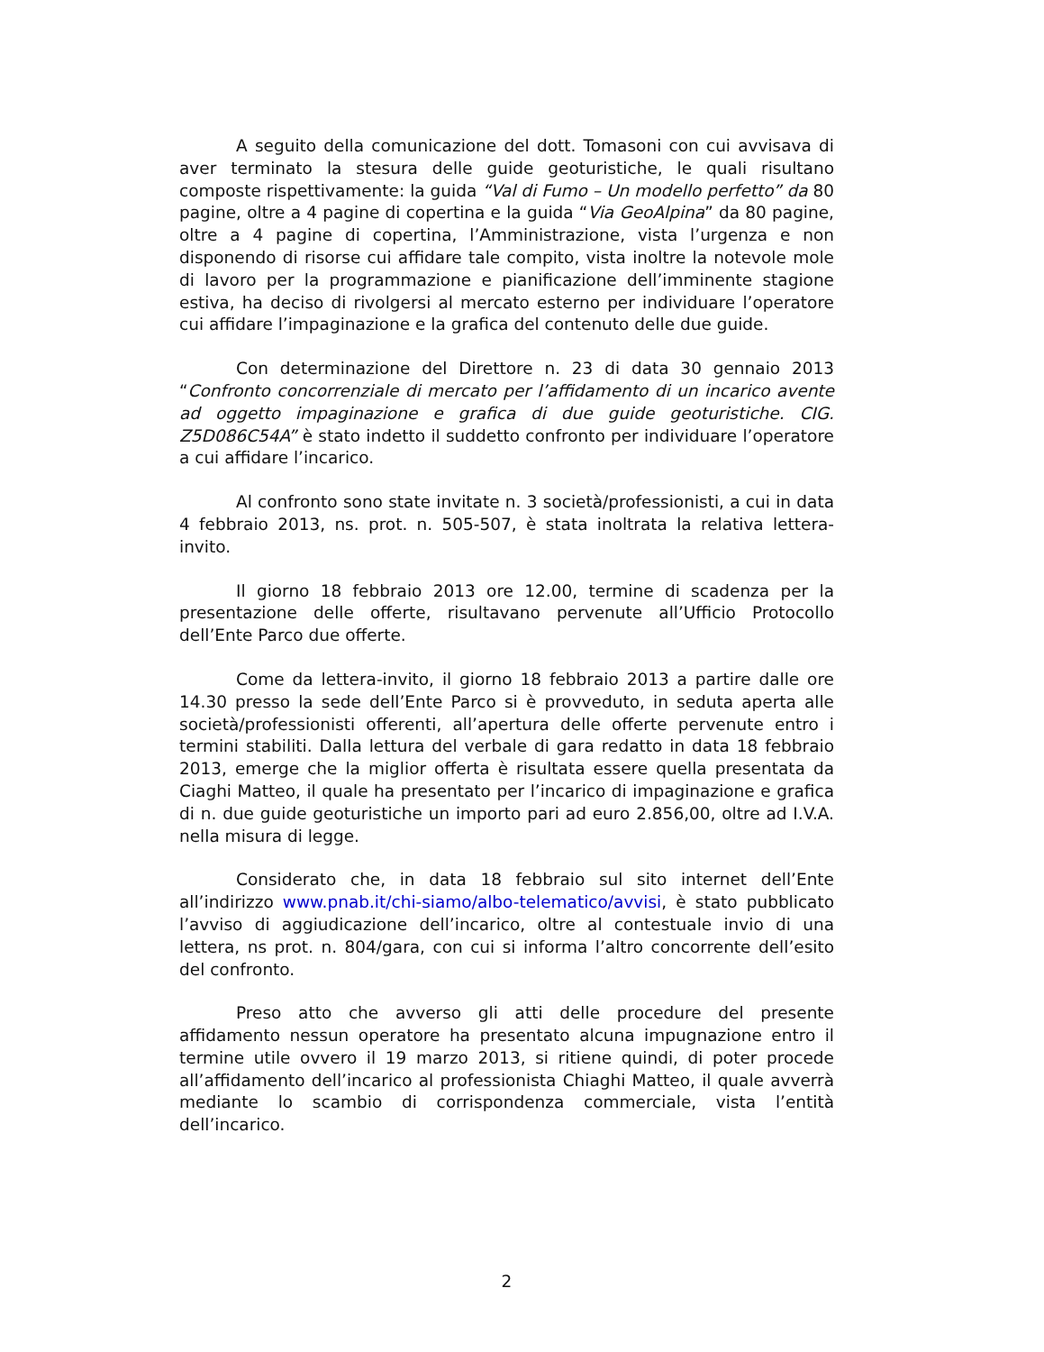A seguito della comunicazione del dott. Tomasoni con cui avvisava di aver terminato la stesura delle guide geoturistiche, le quali risultano composte rispettivamente: la guida “Val di Fumo – Un modello perfetto” da 80 pagine, oltre a 4 pagine di copertina e la guida “Via GeoAlpina” da 80 pagine, oltre a 4 pagine di copertina, l’Amministrazione, vista l’urgenza e non disponendo di risorse cui affidare tale compito, vista inoltre la notevole mole di lavoro per la programmazione e pianificazione dell’imminente stagione estiva, ha deciso di rivolgersi al mercato esterno per individuare l’operatore cui affidare l’impaginazione e la grafica del contenuto delle due guide.
Con determinazione del Direttore n. 23 di data 30 gennaio 2013 “Confronto concorrenziale di mercato per l’affidamento di un incarico avente ad oggetto impaginazione e grafica di due guide geoturistiche. CIG. Z5D086C54A” è stato indetto il suddetto confronto per individuare l’operatore a cui affidare l’incarico.
Al confronto sono state invitate n. 3 società/professionisti, a cui in data 4 febbraio 2013, ns. prot. n. 505-507, è stata inoltrata la relativa lettera-invito.
Il giorno 18 febbraio 2013 ore 12.00, termine di scadenza per la presentazione delle offerte, risultavano pervenute all’Ufficio Protocollo dell’Ente Parco due offerte.
Come da lettera-invito, il giorno 18 febbraio 2013 a partire dalle ore 14.30 presso la sede dell’Ente Parco si è provveduto, in seduta aperta alle società/professionisti offerenti, all’apertura delle offerte pervenute entro i termini stabiliti. Dalla lettura del verbale di gara redatto in data 18 febbraio 2013, emerge che la miglior offerta è risultata essere quella presentata da Ciaghi Matteo, il quale ha presentato per l’incarico di impaginazione e grafica di n. due guide geoturistiche un importo pari ad euro 2.856,00, oltre ad I.V.A. nella misura di legge.
Considerato che, in data 18 febbraio sul sito internet dell’Ente all’indirizzo www.pnab.it/chi-siamo/albo-telematico/avvisi, è stato pubblicato l’avviso di aggiudicazione dell’incarico, oltre al contestuale invio di una lettera, ns prot. n. 804/gara, con cui si informa l’altro concorrente dell’esito del confronto.
Preso atto che avverso gli atti delle procedure del presente affidamento nessun operatore ha presentato alcuna impugnazione entro il termine utile ovvero il 19 marzo 2013, si ritiene quindi, di poter procede all’affidamento dell’incarico al professionista Chiaghi Matteo, il quale avverrà mediante lo scambio di corrispondenza commerciale, vista l’entità dell’incarico.
2